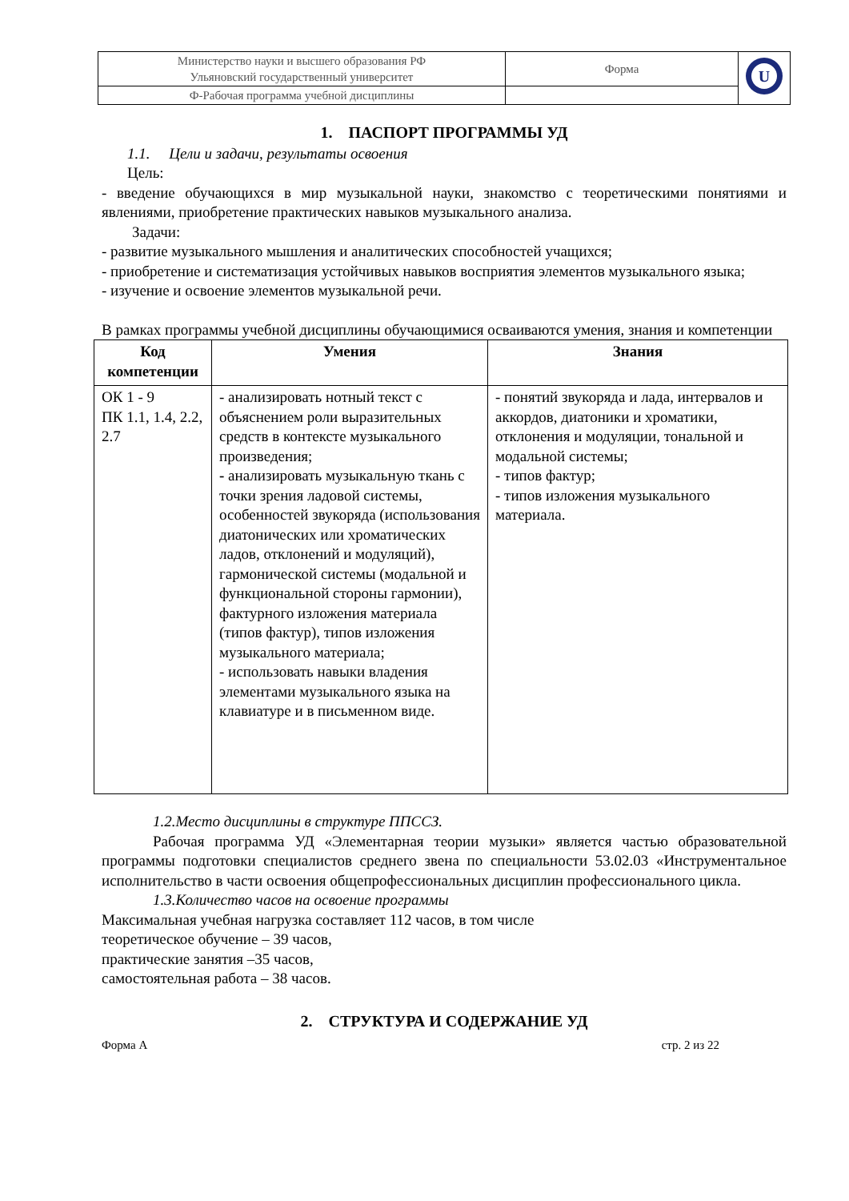| Министерство науки и высшего образования РФ Ульяновский государственный университет | Форма | U |
| Ф-Рабочая программа учебной дисциплины | | |
1. ПАСПОРТ ПРОГРАММЫ УД
1.1. Цели и задачи, результаты освоения
Цель:
- введение обучающихся в мир музыкальной науки, знакомство с теоретическими понятиями и явлениями, приобретение практических навыков музыкального анализа.
Задачи:
- развитие музыкального мышления и аналитических способностей учащихся;
- приобретение и систематизация устойчивых навыков восприятия элементов музыкального языка;
- изучение и освоение элементов музыкальной речи.
В рамках программы учебной дисциплины обучающимися осваиваются умения, знания и компетенции
| Код компетенции | Умения | Знания |
| --- | --- | --- |
| ОК 1 - 9 ПК 1.1, 1.4, 2.2, 2.7 | - анализировать нотный текст с объяснением роли выразительных средств в контексте музыкального произведения; - анализировать музыкальную ткань с точки зрения ладовой системы, особенностей звукоряда (использования диатонических или хроматических ладов, отклонений и модуляций), гармонической системы (модальной и функциональной стороны гармонии), фактурного изложения материала (типов фактур), типов изложения музыкального материала; - использовать навыки владения элементами музыкального языка на клавиатуре и в письменном виде. | - понятий звукоряда и лада, интервалов и аккордов, диатоники и хроматики, отклонения и модуляции, тональной и модальной системы; - типов фактур; - типов изложения музыкального материала. |
1.2.Место дисциплины в структуре ППССЗ.
Рабочая программа УД «Элементарная теории музыки» является частью образовательной программы подготовки специалистов среднего звена по специальности 53.02.03 «Инструментальное исполнительство в части освоения общепрофессиональных дисциплин профессионального цикла.
1.3.Количество часов на освоение программы
Максимальная учебная нагрузка составляет 112 часов, в том числе
теоретическое обучение – 39 часов,
практические занятия –35 часов,
самостоятельная работа – 38 часов.
2. СТРУКТУРА И СОДЕРЖАНИЕ УД
Форма А стр. 2 из 22